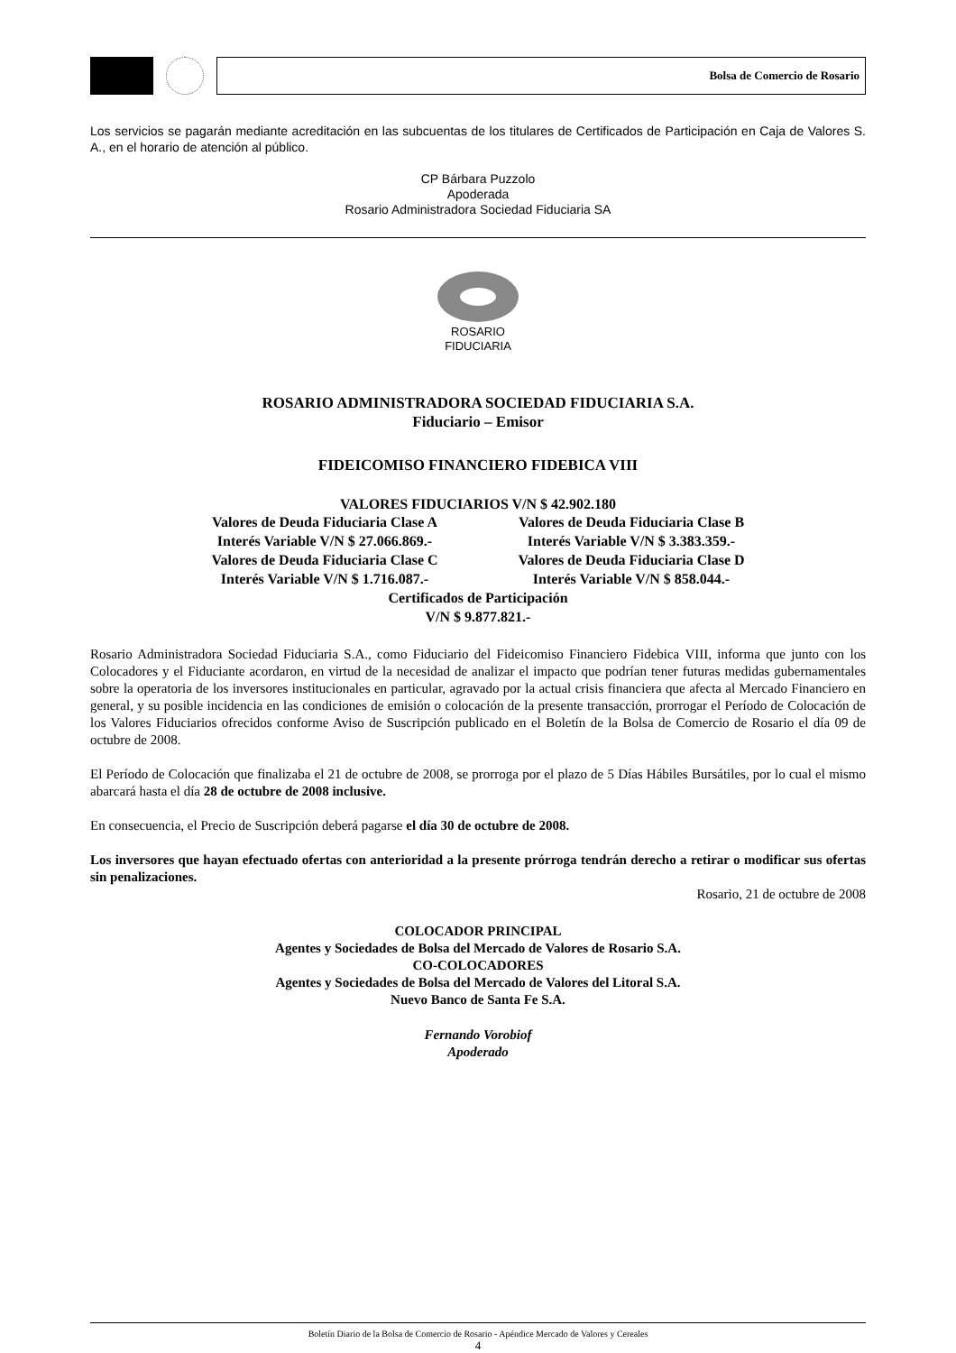Bolsa de Comercio de Rosario
Los servicios se pagarán mediante acreditación en las subcuentas de los titulares de Certificados de Participación en Caja de Valores S. A., en el horario de atención al público.
CP Bárbara Puzzolo
Apoderada
Rosario Administradora Sociedad Fiduciaria SA
ROSARIO
FIDUCIARIA
ROSARIO ADMINISTRADORA SOCIEDAD FIDUCIARIA S.A.
Fiduciario – Emisor
FIDEICOMISO FINANCIERO FIDEBICA VIII
VALORES FIDUCIARIOS V/N $ 42.902.180
Valores de Deuda Fiduciaria Clase A
Interés Variable V/N $ 27.066.869.-
Valores de Deuda Fiduciaria Clase C
Interés Variable V/N $ 1.716.087.-
Valores de Deuda Fiduciaria Clase B
Interés Variable V/N $ 3.383.359.-
Valores de Deuda Fiduciaria Clase D
Interés Variable V/N $ 858.044.-
Certificados de Participación
V/N $ 9.877.821.-
Rosario Administradora Sociedad Fiduciaria S.A., como Fiduciario del Fideicomiso Financiero Fidebica VIII, informa que junto con los Colocadores y el Fiduciante acordaron, en virtud de la necesidad de analizar el impacto que podrían tener futuras medidas gubernamentales sobre la operatoria de los inversores institucionales en particular, agravado por la actual crisis financiera que afecta al Mercado Financiero en general, y su posible incidencia en las condiciones de emisión o colocación de la presente transacción, prorrogar el Período de Colocación de los Valores Fiduciarios ofrecidos conforme Aviso de Suscripción publicado en el Boletín de la Bolsa de Comercio de Rosario el día 09 de octubre de 2008.
El Período de Colocación que finalizaba el 21 de octubre de 2008, se prorroga por el plazo de 5 Días Hábiles Bursátiles, por lo cual el mismo abarcará hasta el día 28 de octubre de 2008 inclusive.
En consecuencia, el Precio de Suscripción deberá pagarse el día 30 de octubre de 2008.
Los inversores que hayan efectuado ofertas con anterioridad a la presente prórroga tendrán derecho a retirar o modificar sus ofertas sin penalizaciones.
Rosario, 21 de octubre de 2008
COLOCADOR PRINCIPAL
Agentes y Sociedades de Bolsa del Mercado de Valores de Rosario S.A.
CO-COLOCADORES
Agentes y Sociedades de Bolsa del Mercado de Valores del Litoral S.A.
Nuevo Banco de Santa Fe S.A.
Fernando Vorobiof
Apoderado
Boletín Diario de la Bolsa de Comercio de Rosario - Apéndice Mercado de Valores y Cereales
4